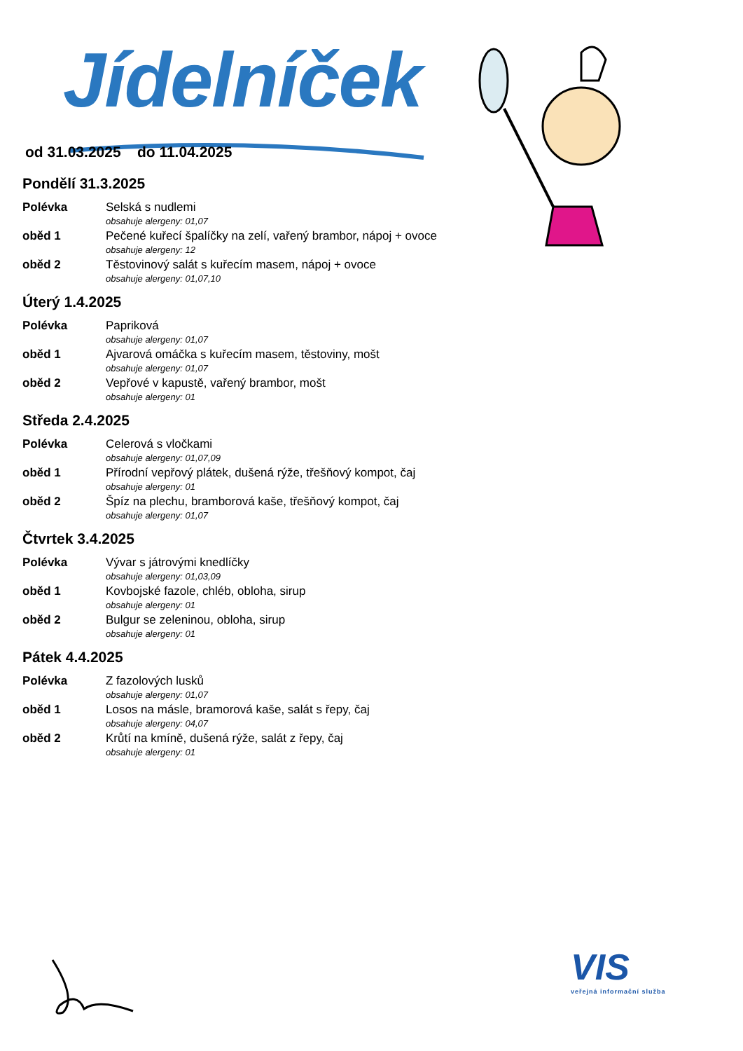Jídelníček
od 31.03.2025 do 11.04.2025
Pondělí 31.3.2025
Polévka Selská s nudlemi
obsahuje alergeny: 01,07
oběd 1 Pečené kuřecí špalíčky na zelí, vařený brambor, nápoj + ovoce
obsahuje alergeny: 12
oběd 2 Těstovinový salát s kuřecím masem, nápoj + ovoce
obsahuje alergeny: 01,07,10
Úterý 1.4.2025
Polévka Papriková
obsahuje alergeny: 01,07
oběd 1 Ajvarová omáčka s kuřecím masem, těstoviny, mošt
obsahuje alergeny: 01,07
oběd 2 Vepřové v kapustě, vařený brambor, mošt
obsahuje alergeny: 01
Středa 2.4.2025
Polévka Celerová s vločkami
obsahuje alergeny: 01,07,09
oběd 1 Přírodní vepřový plátek, dušená rýže, třešňový kompot, čaj
obsahuje alergeny: 01
oběd 2 Špíz na plechu, bramborová kaše, třešňový kompot, čaj
obsahuje alergeny: 01,07
Čtvrtek 3.4.2025
Polévka Vývar s játrovými knedlíčky
obsahuje alergeny: 01,03,09
oběd 1 Kovbojské fazole, chléb, obloha, sirup
obsahuje alergeny: 01
oběd 2 Bulgur se zeleninou, obloha, sirup
obsahuje alergeny: 01
Pátek 4.4.2025
Polévka Z fazolových lusků
obsahuje alergeny: 01,07
oběd 1 Losos na másle, bramorová kaše, salát s řepy, čaj
obsahuje alergeny: 04,07
oběd 2 Krůtí na kmíně, dušená rýže, salát z řepy, čaj
obsahuje alergeny: 01
VIS
veřejná informační služba